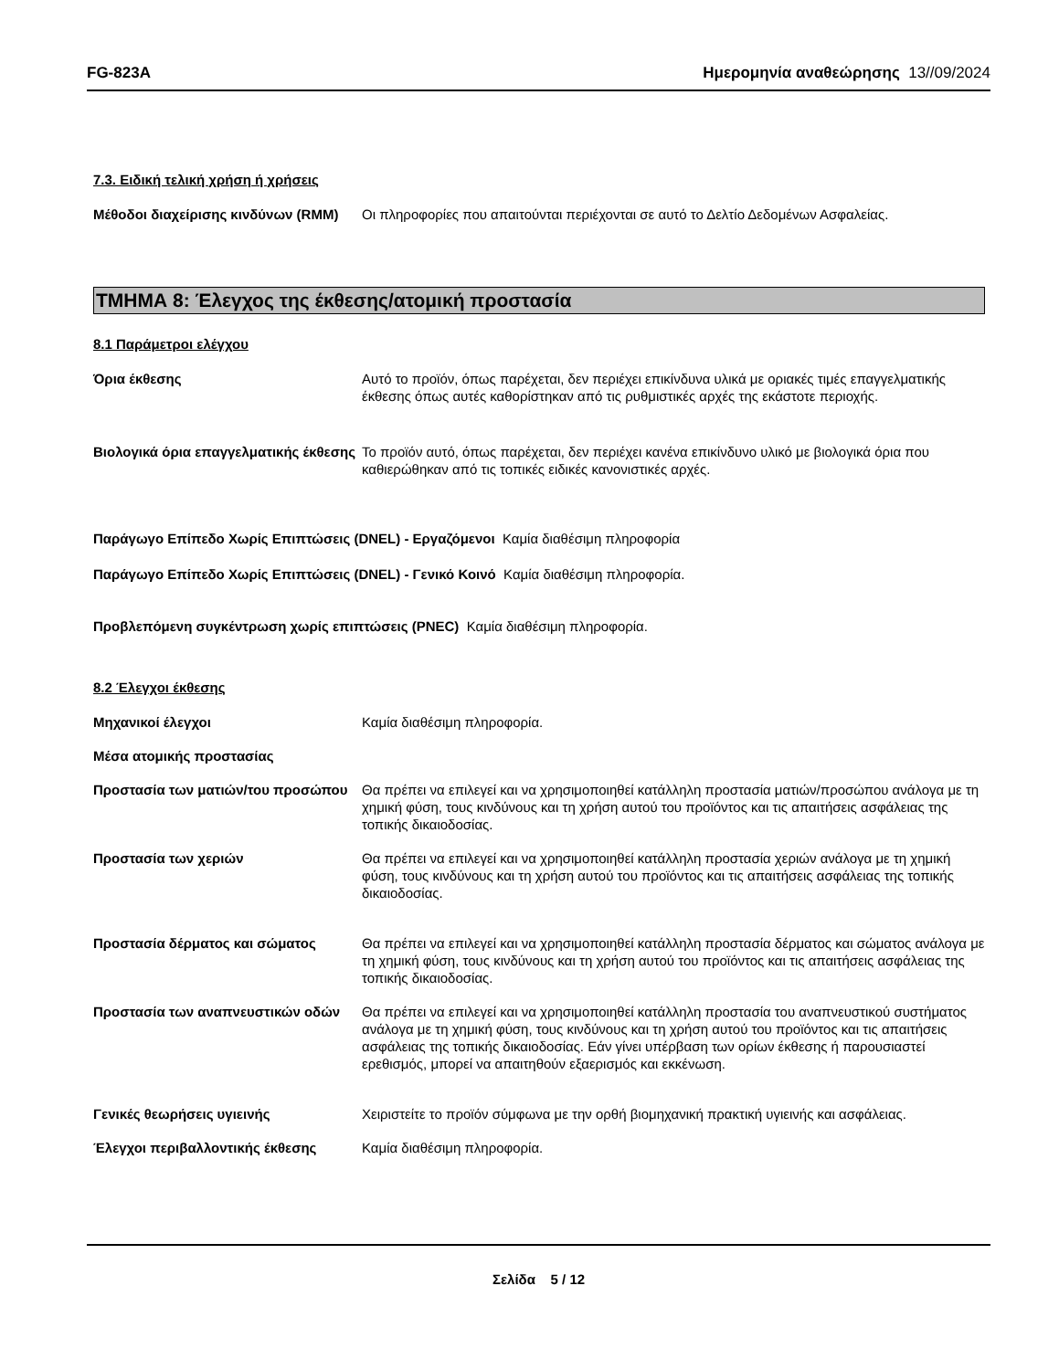FG-823A Ημερομηνία αναθεώρησης 13//09/2024
7.3. Ειδική τελική χρήση ή χρήσεις
Μέθοδοι διαχείρισης κινδύνων (RMM)
Οι πληροφορίες που απαιτούνται περιέχονται σε αυτό το Δελτίο Δεδομένων Ασφαλείας.
ΤΜΗΜΑ 8: Έλεγχος της έκθεσης/ατομική προστασία
8.1 Παράμετροι ελέγχου
Όρια έκθεσης Αυτό το προϊόν, όπως παρέχεται, δεν περιέχει επικίνδυνα υλικά με οριακές τιμές επαγγελματικής έκθεσης όπως αυτές καθορίστηκαν από τις ρυθμιστικές αρχές της εκάστοτε περιοχής.
Βιολογικά όρια επαγγελματικής έκθεσης
Το προϊόν αυτό, όπως παρέχεται, δεν περιέχει κανένα επικίνδυνο υλικό με βιολογικά όρια που καθιερώθηκαν από τις τοπικές ειδικές κανονιστικές αρχές.
Παράγωγο Επίπεδο Χωρίς Επιπτώσεις (DNEL) - Εργαζόμενοι Καμία διαθέσιμη πληροφορία
Παράγωγο Επίπεδο Χωρίς Επιπτώσεις (DNEL) - Γενικό Κοινό Καμία διαθέσιμη πληροφορία.
Προβλεπόμενη συγκέντρωση χωρίς επιπτώσεις (PNEC) Καμία διαθέσιμη πληροφορία.
8.2 Έλεγχοι έκθεσης
Μηχανικοί έλεγχοι Καμία διαθέσιμη πληροφορία.
Μέσα ατομικής προστασίας
Προστασία των ματιών/του προσώπου
Θα πρέπει να επιλεγεί και να χρησιμοποιηθεί κατάλληλη προστασία ματιών/προσώπου ανάλογα με τη χημική φύση, τους κινδύνους και τη χρήση αυτού του προϊόντος και τις απαιτήσεις ασφάλειας της τοπικής δικαιοδοσίας.
Προστασία των χεριών Θα πρέπει να επιλεγεί και να χρησιμοποιηθεί κατάλληλη προστασία χεριών ανάλογα με τη χημική φύση, τους κινδύνους και τη χρήση αυτού του προϊόντος και τις απαιτήσεις ασφάλειας της τοπικής δικαιοδοσίας.
Προστασία δέρματος και σώματος Θα πρέπει να επιλεγεί και να χρησιμοποιηθεί κατάλληλη προστασία δέρματος και σώματος ανάλογα με τη χημική φύση, τους κινδύνους και τη χρήση αυτού του προϊόντος και τις απαιτήσεις ασφάλειας της τοπικής δικαιοδοσίας.
Προστασία των αναπνευστικών οδών Θα πρέπει να επιλεγεί και να χρησιμοποιηθεί κατάλληλη προστασία του αναπνευστικού συστήματος ανάλογα με τη χημική φύση, τους κινδύνους και τη χρήση αυτού του προϊόντος και τις απαιτήσεις ασφάλειας της τοπικής δικαιοδοσίας. Εάν γίνει υπέρβαση των ορίων έκθεσης ή παρουσιαστεί ερεθισμός, μπορεί να απαιτηθούν εξαερισμός και εκκένωση.
Γενικές θεωρήσεις υγιεινής Χειριστείτε το προϊόν σύμφωνα με την ορθή βιομηχανική πρακτική υγιεινής και ασφάλειας.
Έλεγχοι περιβαλλοντικής έκθεσης Καμία διαθέσιμη πληροφορία.
Σελίδα 5 / 12